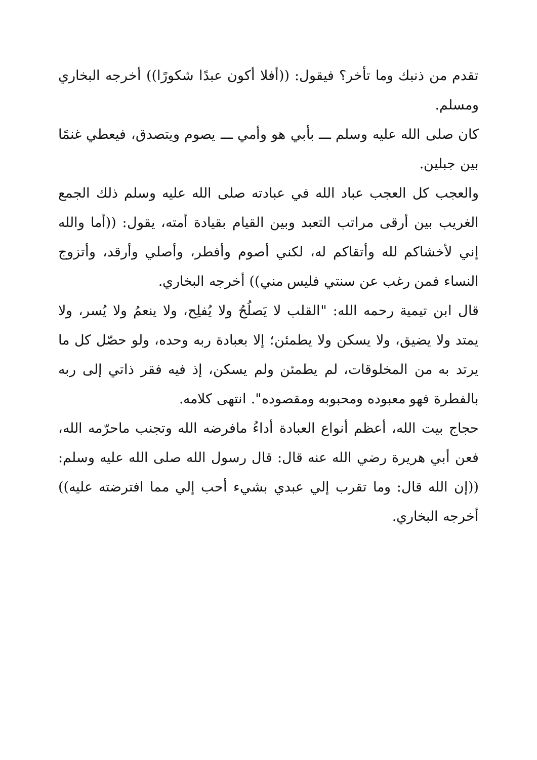تقدم من ذنبك وما تأخر؟ فيقول: ((أفلا أكون عبدًا شكورًا)) أخرجه البخاري ومسلم.
كان صلى الله عليه وسلم ـــ بأبي هو وأمي ـــ يصوم ويتصدق، فيعطي غنمًا بين جبلين.
والعجب كل العجب عباد الله في عبادته صلى الله عليه وسلم ذلك الجمع الغريب بين أرقى مراتب التعبد وبين القيام بقيادة أمته، يقول: ((أما والله إني لأخشاكم لله وأتقاكم له، لكني أصوم وأفطر، وأصلي وأرقد، وأتزوج النساء فمن رغب عن سنتي فليس مني)) أخرجه البخاري.
قال ابن تيمية رحمه الله: "القلب لا يَصلُحُ ولا يُفلِح، ولا ينعمُ ولا يُسر، ولا يمتد ولا يضيق، ولا يسكن ولا يطمئن؛ إلا بعبادة ربه وحده، ولو حصّل كل ما يرتد به من المخلوقات، لم يطمئن ولم يسكن، إذ فيه فقر ذاتي إلى ربه بالفطرة فهو معبوده ومحبوبه ومقصوده". انتهى كلامه.
حجاج بيت الله، أعظم أنواع العبادة أداءُ مافرضه الله وتجنب ماحرّمه الله، فعن أبي هريرة رضي الله عنه قال: قال رسول الله صلى الله عليه وسلم: ((إن الله قال: وما تقرب إلي عبدي بشيء أحب إلي مما افترضته عليه)) أخرجه البخاري.